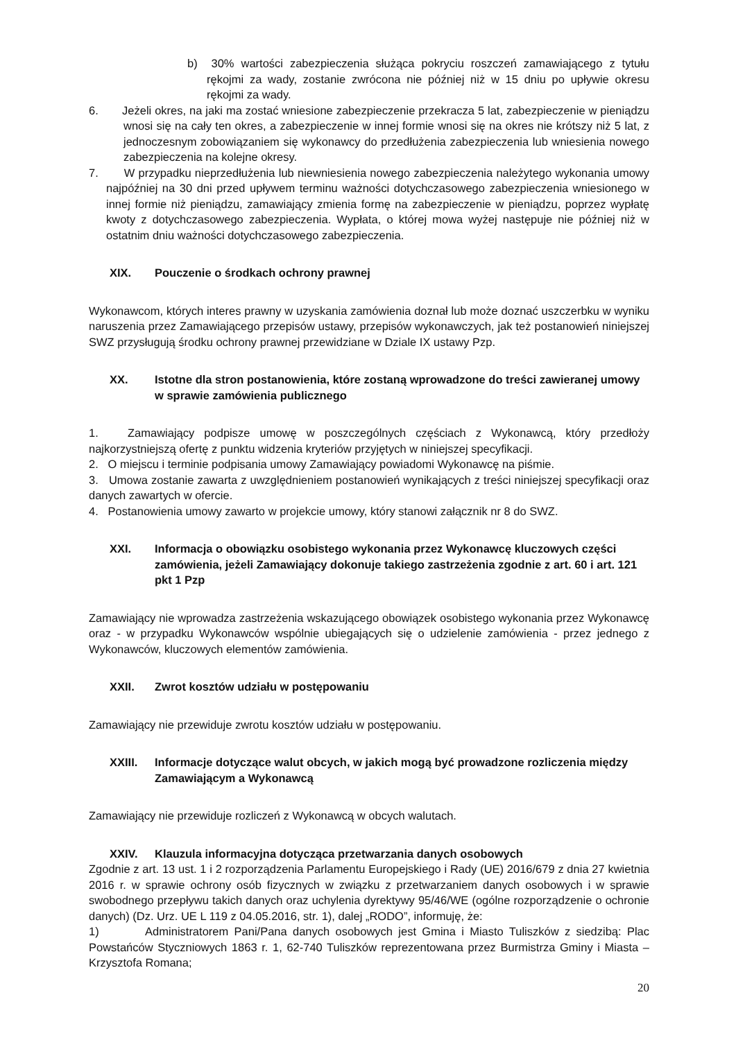b) 30% wartości zabezpieczenia służąca pokryciu roszczeń zamawiającego z tytułu rękojmi za wady, zostanie zwrócona nie później niż w 15 dniu po upływie okresu rękojmi za wady.
6. Jeżeli okres, na jaki ma zostać wniesione zabezpieczenie przekracza 5 lat, zabezpieczenie w pieniądzu wnosi się na cały ten okres, a zabezpieczenie w innej formie wnosi się na okres nie krótszy niż 5 lat, z jednoczesnym zobowiązaniem się wykonawcy do przedłużenia zabezpieczenia lub wniesienia nowego zabezpieczenia na kolejne okresy.
7. W przypadku nieprzedłużenia lub niewniesienia nowego zabezpieczenia należytego wykonania umowy najpóźniej na 30 dni przed upływem terminu ważności dotychczasowego zabezpieczenia wniesionego w innej formie niż pieniądzu, zamawiający zmienia formę na zabezpieczenie w pieniądzu, poprzez wypłatę kwoty z dotychczasowego zabezpieczenia. Wypłata, o której mowa wyżej następuje nie później niż w ostatnim dniu ważności dotychczasowego zabezpieczenia.
XIX. Pouczenie o środkach ochrony prawnej
Wykonawcom, których interes prawny w uzyskania zamówienia doznał lub może doznać uszczerbku w wyniku naruszenia przez Zamawiającego przepisów ustawy, przepisów wykonawczych, jak też postanowień niniejszej SWZ przysługują środku ochrony prawnej przewidziane w Dziale IX ustawy Pzp.
XX. Istotne dla stron postanowienia, które zostaną wprowadzone do treści zawieranej umowy w sprawie zamówienia publicznego
1. Zamawiający podpisze umowę w poszczególnych częściach z Wykonawcą, który przedłoży najkorzystniejszą ofertę z punktu widzenia kryteriów przyjętych w niniejszej specyfikacji.
2. O miejscu i terminie podpisania umowy Zamawiający powiadomi Wykonawcę na piśmie.
3. Umowa zostanie zawarta z uwzględnieniem postanowień wynikających z treści niniejszej specyfikacji oraz danych zawartych w ofercie.
4. Postanowienia umowy zawarto w projekcie umowy, który stanowi załącznik nr 8 do SWZ.
XXI. Informacja o obowiązku osobistego wykonania przez Wykonawcę kluczowych części zamówienia, jeżeli Zamawiający dokonuje takiego zastrzeżenia zgodnie z art. 60 i art. 121 pkt 1 Pzp
Zamawiający nie wprowadza zastrzeżenia wskazującego obowiązek osobistego wykonania przez Wykonawcę oraz - w przypadku Wykonawców wspólnie ubiegających się o udzielenie zamówienia - przez jednego z Wykonawców, kluczowych elementów zamówienia.
XXII. Zwrot kosztów udziału w postępowaniu
Zamawiający nie przewiduje zwrotu kosztów udziału w postępowaniu.
XXIII. Informacje dotyczące walut obcych, w jakich mogą być prowadzone rozliczenia między Zamawiającym a Wykonawcą
Zamawiający nie przewiduje rozliczeń z Wykonawcą w obcych walutach.
XXIV. Klauzula informacyjna dotycząca przetwarzania danych osobowych
Zgodnie z art. 13 ust. 1 i 2 rozporządzenia Parlamentu Europejskiego i Rady (UE) 2016/679 z dnia 27 kwietnia 2016 r. w sprawie ochrony osób fizycznych w związku z przetwarzaniem danych osobowych i w sprawie swobodnego przepływu takich danych oraz uchylenia dyrektywy 95/46/WE (ogólne rozporządzenie o ochronie danych) (Dz. Urz. UE L 119 z 04.05.2016, str. 1), dalej „RODO”, informuję, że:
1) Administratorem Pani/Pana danych osobowych jest Gmina i Miasto Tuliszków z siedzibą: Plac Powstańców Styczniowych 1863 r. 1, 62-740 Tuliszków reprezentowana przez Burmistrza Gminy i Miasta – Krzysztofa Romana;
20